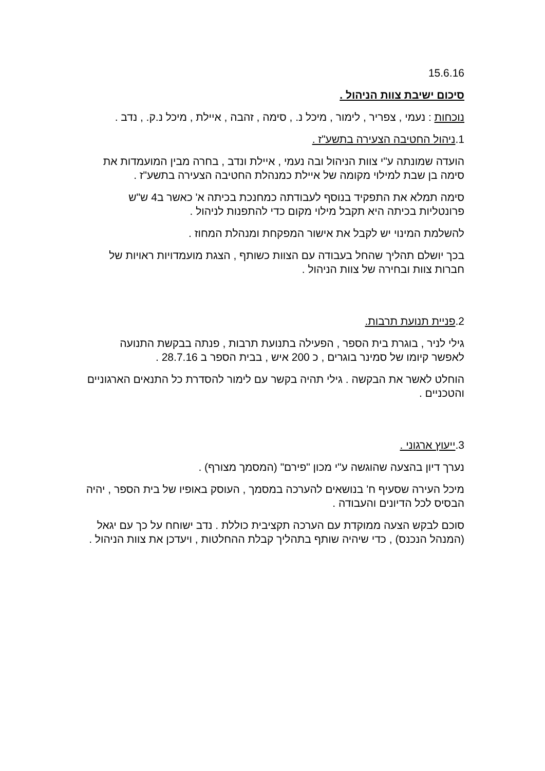15.6.16
סיכום ישיבת צוות הניהול .
נוכחות : נעמי , צפריר , לימור , מיכל נ. , סימה , זהבה , איילת , מיכל נ.ק. , נדב .
1.ניהול החטיבה הצעירה בתשע"ז .
הועדה שמונתה ע"י צוות הניהול ובה נעמי , איילת ונדב , בחרה מבין המועמדות את סימה בן שבת למילוי מקומה של איילת כמנהלת החטיבה הצעירה בתשע"ז .
סימה תמלא את התפקיד בנוסף לעבודתה כמחנכת בכיתה א' כאשר ב4 ש"ש פרונטליות בכיתה היא תקבל מילוי מקום כדי להתפנות לניהול .
להשלמת המינוי יש לקבל את אישור המפקחת ומנהלת המחוז .
בכך יושלם תהליך שהחל בעבודה עם הצוות כשותף , הצגת מועמדויות ראויות של חברות צוות ובחירה של צוות הניהול .
2.פניית תנועת תרבות.
גילי לניר , בוגרת בית הספר , הפעילה בתנועת תרבות , פנתה בבקשת התנועה לאפשר קיומו של סמינר בוגרים , כ 200 איש , בבית הספר ב 28.7.16 .
הוחלט לאשר את הבקשה . גילי תהיה בקשר עם לימור להסדרת כל התנאים הארגוניים והטכניים .
3.ייעוץ ארגוני .
נערך דיון בהצעה שהוגשה ע"י מכון "פירם" (המסמך מצורף) .
מיכל העירה שסעיף ח' בנושאים להערכה במסמך , העוסק באופיו של בית הספר , יהיה הבסיס לכל הדיונים והעבודה .
סוכם לבקש הצעה ממוקדת עם הערכה תקציבית כוללת . נדב ישוחח על כך עם יגאל (המנהל הנכנס) , כדי שיהיה שותף בתהליך קבלת ההחלטות , ויעדכן את צוות הניהול .